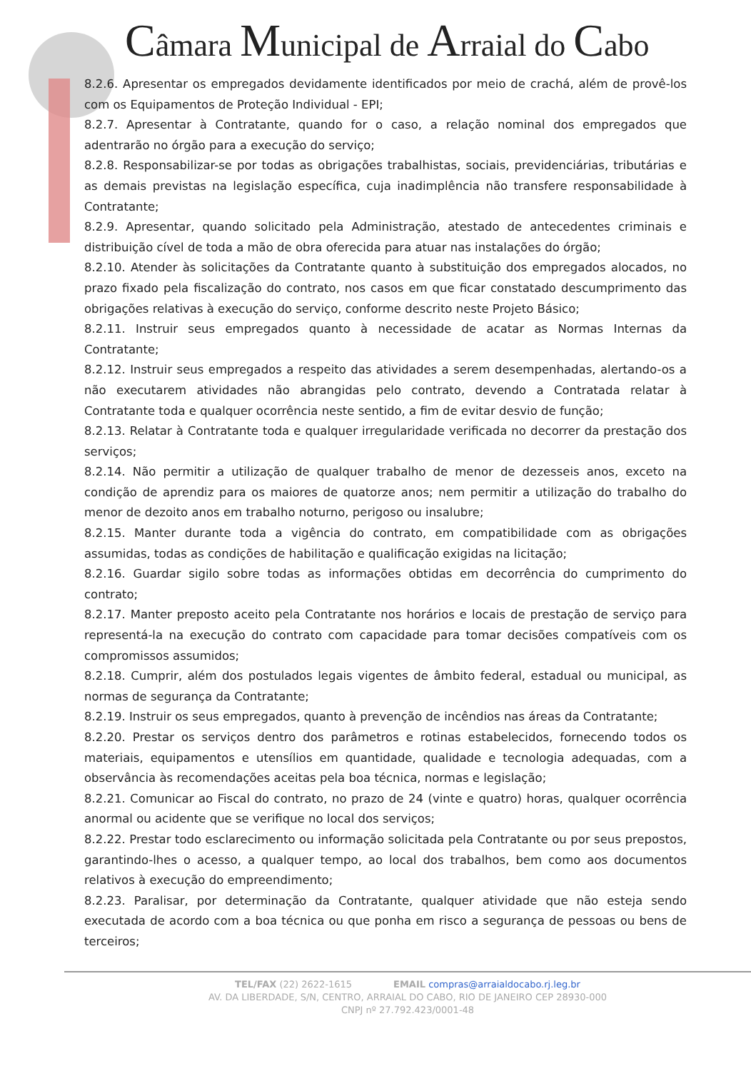Câmara Municipal de Arraial do Cabo
8.2.6. Apresentar os empregados devidamente identificados por meio de crachá, além de provê-los com os Equipamentos de Proteção Individual - EPI;
8.2.7. Apresentar à Contratante, quando for o caso, a relação nominal dos empregados que adentrarão no órgão para a execução do serviço;
8.2.8. Responsabilizar-se por todas as obrigações trabalhistas, sociais, previdenciárias, tributárias e as demais previstas na legislação específica, cuja inadimplência não transfere responsabilidade à Contratante;
8.2.9. Apresentar, quando solicitado pela Administração, atestado de antecedentes criminais e distribuição cível de toda a mão de obra oferecida para atuar nas instalações do órgão;
8.2.10. Atender às solicitações da Contratante quanto à substituição dos empregados alocados, no prazo fixado pela fiscalização do contrato, nos casos em que ficar constatado descumprimento das obrigações relativas à execução do serviço, conforme descrito neste Projeto Básico;
8.2.11. Instruir seus empregados quanto à necessidade de acatar as Normas Internas da Contratante;
8.2.12. Instruir seus empregados a respeito das atividades a serem desempenhadas, alertando-os a não executarem atividades não abrangidas pelo contrato, devendo a Contratada relatar à Contratante toda e qualquer ocorrência neste sentido, a fim de evitar desvio de função;
8.2.13. Relatar à Contratante toda e qualquer irregularidade verificada no decorrer da prestação dos serviços;
8.2.14. Não permitir a utilização de qualquer trabalho de menor de dezesseis anos, exceto na condição de aprendiz para os maiores de quatorze anos; nem permitir a utilização do trabalho do menor de dezoito anos em trabalho noturno, perigoso ou insalubre;
8.2.15. Manter durante toda a vigência do contrato, em compatibilidade com as obrigações assumidas, todas as condições de habilitação e qualificação exigidas na licitação;
8.2.16. Guardar sigilo sobre todas as informações obtidas em decorrência do cumprimento do contrato;
8.2.17. Manter preposto aceito pela Contratante nos horários e locais de prestação de serviço para representá-la na execução do contrato com capacidade para tomar decisões compatíveis com os compromissos assumidos;
8.2.18. Cumprir, além dos postulados legais vigentes de âmbito federal, estadual ou municipal, as normas de segurança da Contratante;
8.2.19. Instruir os seus empregados, quanto à prevenção de incêndios nas áreas da Contratante;
8.2.20. Prestar os serviços dentro dos parâmetros e rotinas estabelecidos, fornecendo todos os materiais, equipamentos e utensílios em quantidade, qualidade e tecnologia adequadas, com a observância às recomendações aceitas pela boa técnica, normas e legislação;
8.2.21. Comunicar ao Fiscal do contrato, no prazo de 24 (vinte e quatro) horas, qualquer ocorrência anormal ou acidente que se verifique no local dos serviços;
8.2.22. Prestar todo esclarecimento ou informação solicitada pela Contratante ou por seus prepostos, garantindo-lhes o acesso, a qualquer tempo, ao local dos trabalhos, bem como aos documentos relativos à execução do empreendimento;
8.2.23. Paralisar, por determinação da Contratante, qualquer atividade que não esteja sendo executada de acordo com a boa técnica ou que ponha em risco a segurança de pessoas ou bens de terceiros;
TEL/FAX (22) 2622-1615 EMAIL compras@arraialdocabo.rj.leg.br
AV. DA LIBERDADE, S/N, CENTRO, ARRAIAL DO CABO, RIO DE JANEIRO CEP 28930-000
CNPJ nº 27.792.423/0001-48